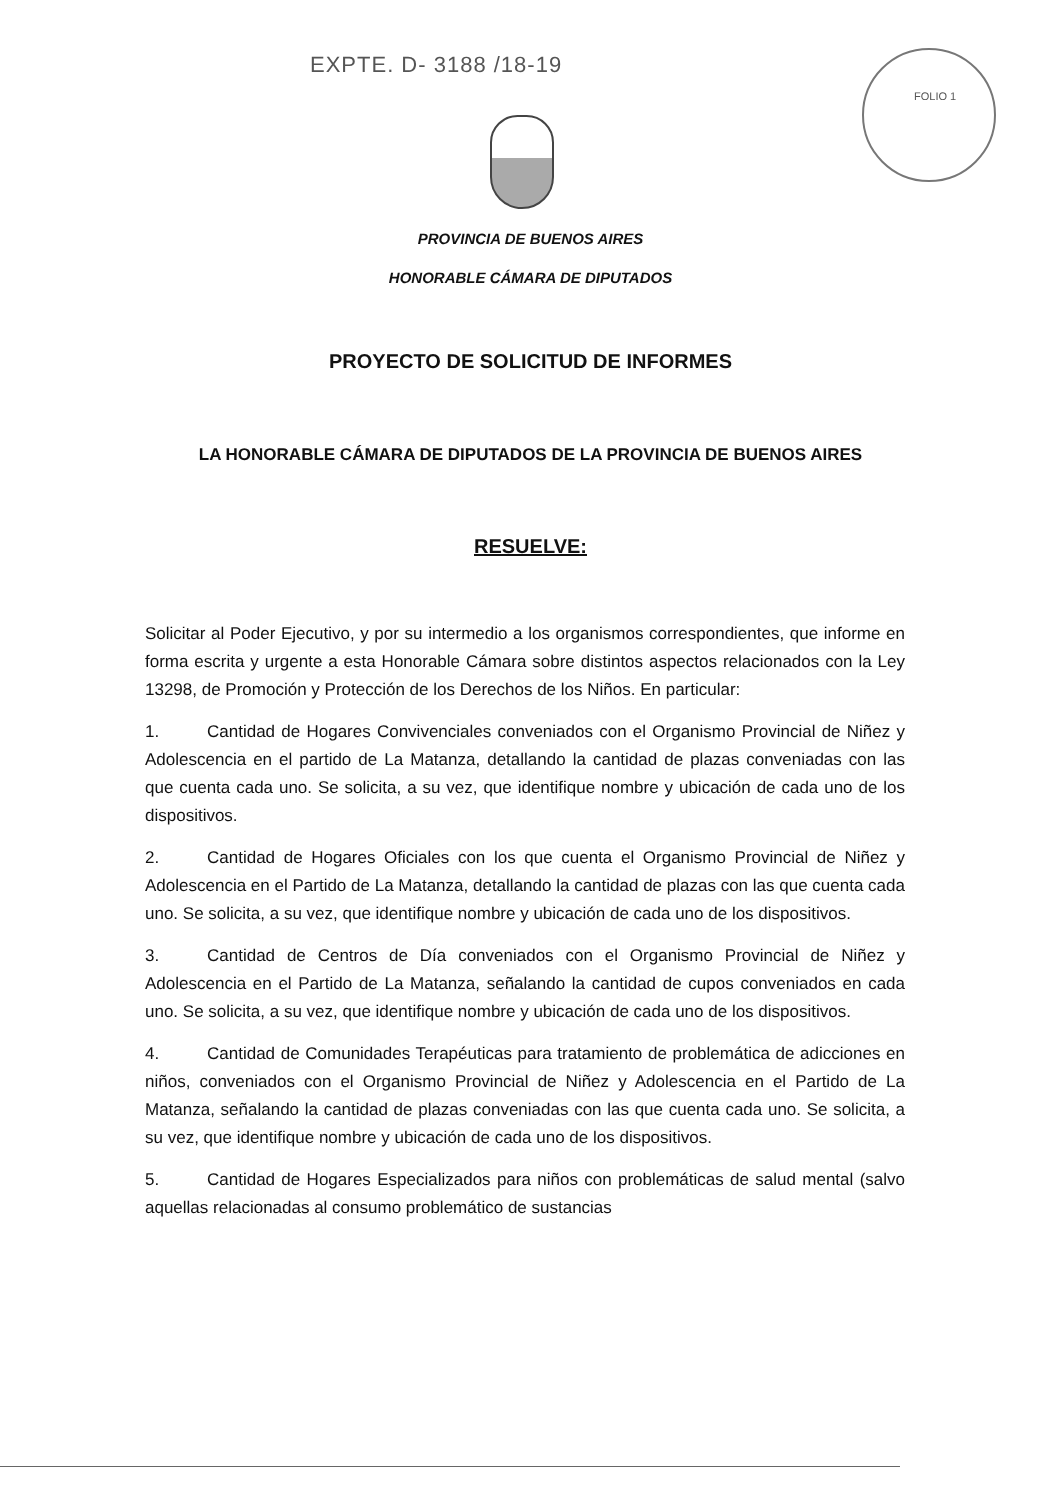EXPTE. D- 3188 /18-19 FOLIO 1
PROVINCIA DE BUENOS AIRES
HONORABLE CÁMARA DE DIPUTADOS
PROYECTO DE SOLICITUD DE INFORMES
LA HONORABLE CÁMARA DE DIPUTADOS DE LA PROVINCIA DE BUENOS AIRES
RESUELVE:
Solicitar al Poder Ejecutivo, y por su intermedio a los organismos correspondientes, que informe en forma escrita y urgente a esta Honorable Cámara sobre distintos aspectos relacionados con la Ley 13298, de Promoción y Protección de los Derechos de los Niños. En particular:
1. Cantidad de Hogares Convivenciales conveniados con el Organismo Provincial de Niñez y Adolescencia en el partido de La Matanza, detallando la cantidad de plazas conveniadas con las que cuenta cada uno. Se solicita, a su vez, que identifique nombre y ubicación de cada uno de los dispositivos.
2. Cantidad de Hogares Oficiales con los que cuenta el Organismo Provincial de Niñez y Adolescencia en el Partido de La Matanza, detallando la cantidad de plazas con las que cuenta cada uno. Se solicita, a su vez, que identifique nombre y ubicación de cada uno de los dispositivos.
3. Cantidad de Centros de Día conveniados con el Organismo Provincial de Niñez y Adolescencia en el Partido de La Matanza, señalando la cantidad de cupos conveniados en cada uno. Se solicita, a su vez, que identifique nombre y ubicación de cada uno de los dispositivos.
4. Cantidad de Comunidades Terapéuticas para tratamiento de problemática de adicciones en niños, conveniados con el Organismo Provincial de Niñez y Adolescencia en el Partido de La Matanza, señalando la cantidad de plazas conveniadas con las que cuenta cada uno. Se solicita, a su vez, que identifique nombre y ubicación de cada uno de los dispositivos.
5. Cantidad de Hogares Especializados para niños con problemáticas de salud mental (salvo aquellas relacionadas al consumo problemático de sustancias